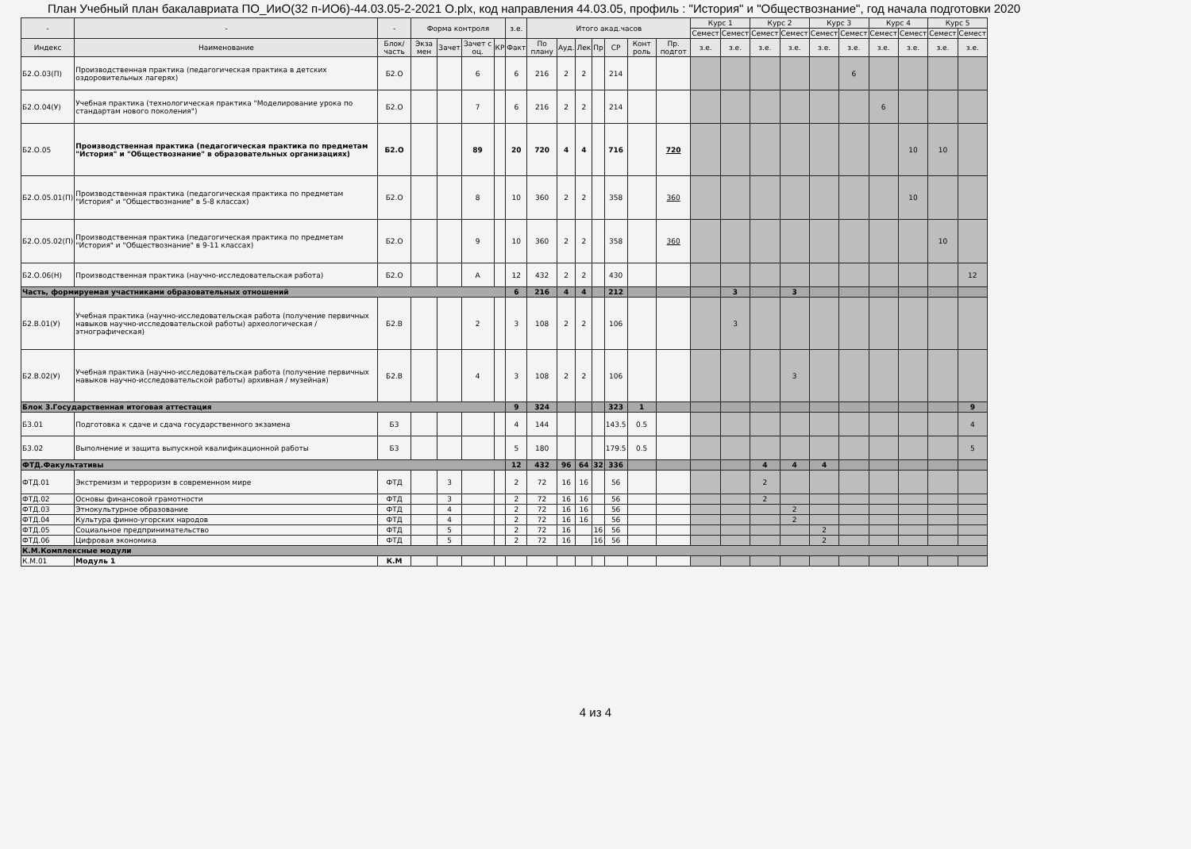План Учебный план бакалавриата ПО_ИиО(32 п-ИО6)-44.03.05-2-2021 О.plx, код направления 44.03.05, профиль : "История" и "Обществознание", год начала подготовки 2020
| - | - | - | Форма контроля | | | | з.е. | Итого акад.часов | | | | | | | Курс 1 | | Курс 2 | | Курс 3 | | Курс 4 | | Курс 5 | |
| --- | --- | --- | --- | --- | --- | --- | --- | --- | --- | --- | --- | --- | --- | --- | --- | --- | --- | --- | --- | --- | --- | --- | --- | --- |
| | | | | | | | | | | | | | | | Семест | Семест | Семест | Семест | Семест | Семест | Семест | Семест | Семест | Семест |
| Индекс | Наименование | Блок/ часть | Экза мен | Зачет | Зачет с оц. | КР | Факт | По плану | Ауд. | Лек | Пр | СР | Конт роль | Пр. подгот | з.е. | з.е. | з.е. | з.е. | з.е. | з.е. | з.е. | з.е. | з.е. | з.е. |
| Б2.О.03(П) | Производственная практика (педагогическая практика в детских оздоровительных лагерях) | Б2.О | | | 6 | | 6 | 216 | 2 | 2 | | 214 | | | | | | | | 6 | | | | |
| Б2.О.04(У) | Учебная практика (технологическая практика "Моделирование урока по стандартам нового поколения") | Б2.О | | | 7 | | 6 | 216 | 2 | 2 | | 214 | | | | | | | | | 6 | | | |
| Б2.О.05 | Производственная практика (педагогическая практика по предметам "История" и "Обществознание" в образовательных организациях) | Б2.О | | | 89 | | 20 | 720 | 4 | 4 | | 716 | | 720 | | | | | | | | 10 | 10 | |
| Б2.О.05.01(П) | Производственная практика (педагогическая практика по предметам "История" и "Обществознание" в 5-8 классах) | Б2.О | | | 8 | | 10 | 360 | 2 | 2 | | 358 | | 360 | | | | | | | | 10 | | |
| Б2.О.05.02(П) | Производственная практика (педагогическая практика по предметам "История" и "Обществознание" в 9-11 классах) | Б2.О | | | 9 | | 10 | 360 | 2 | 2 | | 358 | | 360 | | | | | | | | | 10 | |
| Б2.О.06(Н) | Производственная практика (научно-исследовательская работа) | Б2.О | | | А | | 12 | 432 | 2 | 2 | | 430 | | | | | | | | | | | | 12 |
| Часть, формируемая участниками образовательных отношений | | | | | | | 6 | 216 | 4 | 4 | | 212 | | | | 3 | | 3 | | | | | | |
| Б2.В.01(У) | Учебная практика (научно-исследовательская работа (получение первичных навыков научно-исследовательской работы) археологическая / этнографическая) | Б2.В | | | 2 | | 3 | 108 | 2 | 2 | | 106 | | | | 3 | | | | | | | | |
| Б2.В.02(У) | Учебная практика (научно-исследовательская работа (получение первичных навыков научно-исследовательской работы) архивная / музейная) | Б2.В | | | 4 | | 3 | 108 | 2 | 2 | | 106 | | | | | | 3 | | | | | | |
| Блок 3.Государственная итоговая аттестация | | | | | | | 9 | 324 | | | | 323 | 1 | | | | | | | | | | | 9 |
| Б3.01 | Подготовка к сдаче и сдача государственного экзамена | Б3 | | | | | 4 | 144 | | | | 143.5 | 0.5 | | | | | | | | | | | 4 |
| Б3.02 | Выполнение и защита выпускной квалификационной работы | Б3 | | | | | 5 | 180 | | | | 179.5 | 0.5 | | | | | | | | | | | 5 |
| ФТД.Факультативы | | | | | | | 12 | 432 | 96 | 64 | 32 | 336 | | | | | 4 | 4 | 4 | | | | | |
| ФТД.01 | Экстремизм и терроризм в современном мире | ФТД | | 3 | | | 2 | 72 | 16 | 16 | | 56 | | | | | 2 | | | | | | | |
| ФТД.02 | Основы финансовой грамотности | ФТД | | 3 | | | 2 | 72 | 16 | 16 | | 56 | | | | | 2 | | | | | | | |
| ФТД.03 | Этнокультурное образование | ФТД | | 4 | | | 2 | 72 | 16 | 16 | | 56 | | | | | | 2 | | | | | | |
| ФТД.04 | Культура финно-угорских народов | ФТД | | 4 | | | 2 | 72 | 16 | 16 | | 56 | | | | | | 2 | | | | | | |
| ФТД.05 | Социальное предпринимательство | ФТД | | 5 | | | 2 | 72 | 16 | | 16 | 56 | | | | | | | 2 | | | | | |
| ФТД.06 | Цифровая экономика | ФТД | | 5 | | | 2 | 72 | 16 | | 16 | 56 | | | | | | | 2 | | | | | |
| К.М.Комплексные модули | | | | | | | | | | | | | | | | | | | | | | | | |
| К.М.01 | Модуль 1 | К.М | | | | | | | | | | | | | | | | | | | | | | |
4 из 4